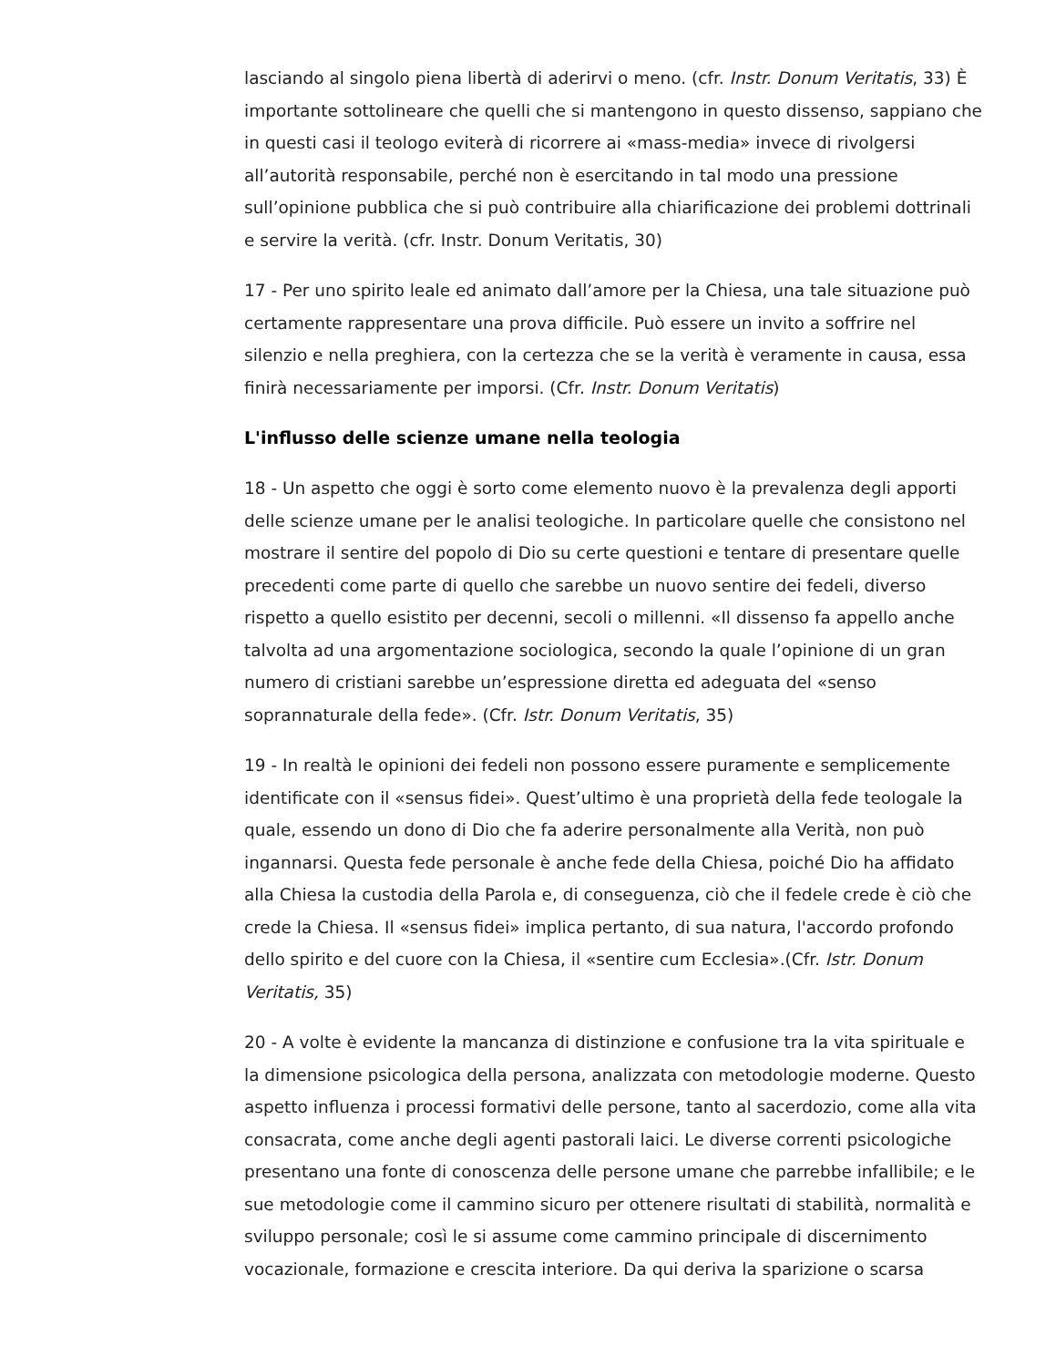lasciando al singolo piena libertà di aderirvi o meno. (cfr. Instr. Donum Veritatis, 33) È importante sottolineare che quelli che si mantengono in questo dissenso, sappiano che in questi casi il teologo eviterà di ricorrere ai «mass-media» invece di rivolgersi all’autorità responsabile, perché non è esercitando in tal modo una pressione sull’opinione pubblica che si può contribuire alla chiarificazione dei problemi dottrinali e servire la verità. (cfr. Instr. Donum Veritatis, 30)
17 - Per uno spirito leale ed animato dall’amore per la Chiesa, una tale situazione può certamente rappresentare una prova difficile. Può essere un invito a soffrire nel silenzio e nella preghiera, con la certezza che se la verità è veramente in causa, essa finirà necessariamente per imporsi. (Cfr. Instr. Donum Veritatis)
L'influsso delle scienze umane nella teologia
18 - Un aspetto che oggi è sorto come elemento nuovo è la prevalenza degli apporti delle scienze umane per le analisi teologiche. In particolare quelle che consistono nel mostrare il sentire del popolo di Dio su certe questioni e tentare di presentare quelle precedenti come parte di quello che sarebbe un nuovo sentire dei fedeli, diverso rispetto a quello esistito per decenni, secoli o millenni. «Il dissenso fa appello anche talvolta ad una argomentazione sociologica, secondo la quale l’opinione di un gran numero di cristiani sarebbe un’espressione diretta ed adeguata del «senso soprannaturale della fede». (Cfr. Istr. Donum Veritatis, 35)
19 - In realtà le opinioni dei fedeli non possono essere puramente e semplicemente identificate con il «sensus fidei». Quest’ultimo è una proprietà della fede teologale la quale, essendo un dono di Dio che fa aderire personalmente alla Verità, non può ingannarsi. Questa fede personale è anche fede della Chiesa, poiché Dio ha affidato alla Chiesa la custodia della Parola e, di conseguenza, ciò che il fedele crede è ciò che crede la Chiesa. Il «sensus fidei» implica pertanto, di sua natura, l'accordo profondo dello spirito e del cuore con la Chiesa, il «sentire cum Ecclesia».(Cfr. Istr. Donum Veritatis, 35)
20 - A volte è evidente la mancanza di distinzione e confusione tra la vita spirituale e la dimensione psicologica della persona, analizzata con metodologie moderne. Questo aspetto influenza i processi formativi delle persone, tanto al sacerdozio, come alla vita consacrata, come anche degli agenti pastorali laici. Le diverse correnti psicologiche presentano una fonte di conoscenza delle persone umane che parrebbe infallibile; e le sue metodologie come il cammino sicuro per ottenere risultati di stabilità, normalità e sviluppo personale; così le si assume come cammino principale di discernimento vocazionale, formazione e crescita interiore. Da qui deriva la sparizione o scarsa